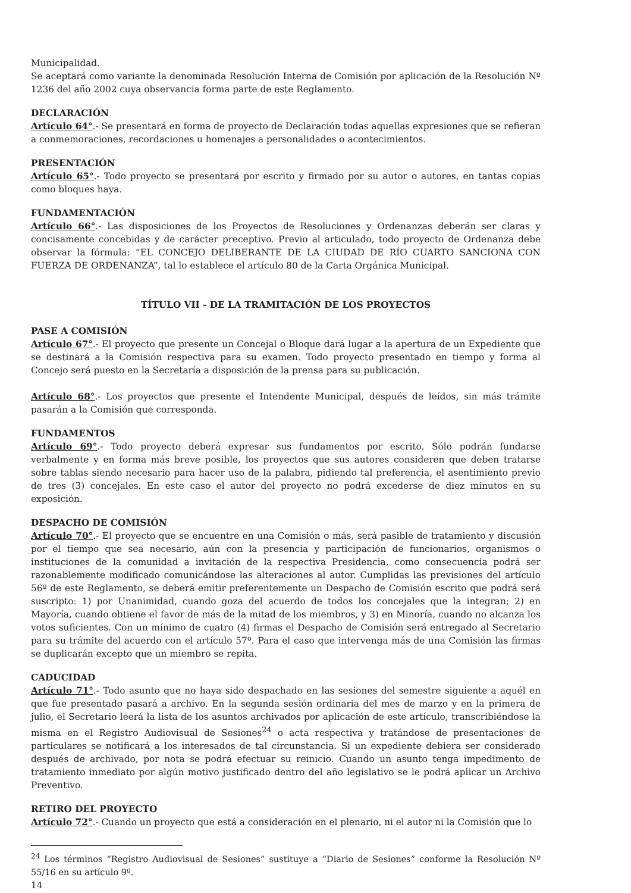Municipalidad.
Se aceptará como variante la denominada Resolución Interna de Comisión por aplicación de la Resolución Nº 1236 del año 2002 cuya observancia forma parte de este Reglamento.
DECLARACIÓN
Artículo 64°.- Se presentará en forma de proyecto de Declaración todas aquellas expresiones que se refieran a conmemoraciones, recordaciones u homenajes a personalidades o acontecimientos.
PRESENTACIÓN
Artículo 65°.- Todo proyecto se presentará por escrito y firmado por su autor o autores, en tantas copias como bloques haya.
FUNDAMENTACIÓN
Artículo 66°.- Las disposiciones de los Proyectos de Resoluciones y Ordenanzas deberán ser claras y concisamente concebidas y de carácter preceptivo. Previo al articulado, todo proyecto de Ordenanza debe observar la fórmula: “EL CONCEJO DELIBERANTE DE LA CIUDAD DE RÍO CUARTO SANCIONA CON FUERZA DE ORDENANZA”, tal lo establece el artículo 80 de la Carta Orgánica Municipal.
TÍTULO VII - DE LA TRAMITACIÓN DE LOS PROYECTOS
PASE A COMISIÓN
Artículo 67°.- El proyecto que presente un Concejal o Bloque dará lugar a la apertura de un Expediente que se destinará a la Comisión respectiva para su examen. Todo proyecto presentado en tiempo y forma al Concejo será puesto en la Secretaría a disposición de la prensa para su publicación.
Artículo 68°.- Los proyectos que presente el Intendente Municipal, después de leídos, sin más trámite pasarán a la Comisión que corresponda.
FUNDAMENTOS
Artículo 69°.- Todo proyecto deberá expresar sus fundamentos por escrito. Sólo podrán fundarse verbalmente y en forma más breve posible, los proyectos que sus autores consideren que deben tratarse sobre tablas siendo necesario para hacer uso de la palabra, pidiendo tal preferencia, el asentimiento previo de tres (3) concejales. En este caso el autor del proyecto no podrá excederse de diez minutos en su exposición.
DESPACHO DE COMISIÓN
Artículo 70°.- El proyecto que se encuentre en una Comisión o más, será pasible de tratamiento y discusión por el tiempo que sea necesario, aún con la presencia y participación de funcionarios, organismos o instituciones de la comunidad a invitación de la respectiva Presidencia, como consecuencia podrá ser razonablemente modificado comunicándose las alteraciones al autor. Cumplidas las previsiones del artículo 56º de este Reglamento, se deberá emitir preferentemente un Despacho de Comisión escrito que podrá será suscripto: 1) por Unanimidad, cuando goza del acuerdo de todos los concejales que la integran; 2) en Mayoría, cuando obtiene el favor de más de la mitad de los miembros, y 3) en Minoría, cuando no alcanza los votos suficientes. Con un mínimo de cuatro (4) firmas el Despacho de Comisión será entregado al Secretario para su trámite del acuerdo con el artículo 57º. Para el caso que intervenga más de una Comisión las firmas se duplicarán excepto que un miembro se repita.
CADUCIDAD
Artículo 71°.- Todo asunto que no haya sido despachado en las sesiones del semestre siguiente a aquél en que fue presentado pasará a archivo. En la segunda sesión ordinaria del mes de marzo y en la primera de julio, el Secretario leerá la lista de los asuntos archivados por aplicación de este artículo, transcribiéndose la misma en el Registro Audiovisual de Sesiones<sup>24</sup> o acta respectiva y tratándose de presentaciones de particulares se notificará a los interesados de tal circunstancia. Si un expediente debiera ser considerado después de archivado, por nota se podrá efectuar su reinicio. Cuando un asunto tenga impedimento de tratamiento inmediato por algún motivo justificado dentro del año legislativo se le podrá aplicar un Archivo Preventivo.
RETIRO DEL PROYECTO
Artículo 72°.- Cuando un proyecto que está a consideración en el plenario, ni el autor ni la Comisión que lo
<sup>24</sup> Los términos “Registro Audiovisual de Sesiones” sustituye a “Diario de Sesiones” conforme la Resolución Nº 55/16 en su artículo 9º.
14